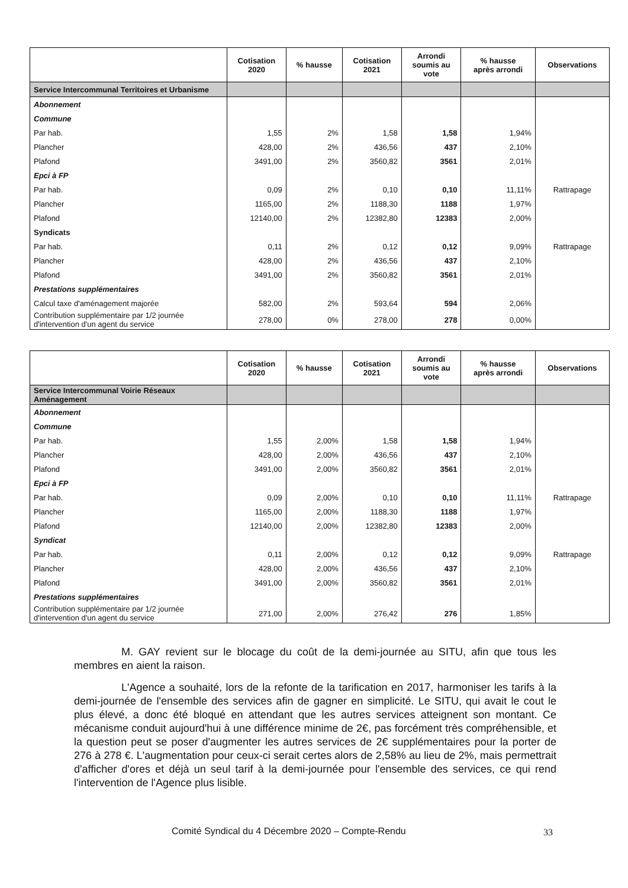| | Cotisation 2020 | % hausse | Cotisation 2021 | Arrondi soumis au vote | % hausse après arrondi | Observations |
| --- | --- | --- | --- | --- | --- | --- |
| Service Intercommunal Territoires et Urbanisme | | | | | | |
| Abonnement | | | | | | |
| Commune | | | | | | |
| Par hab. | 1,55 | 2% | 1,58 | 1,58 | 1,94% | |
| Plancher | 428,00 | 2% | 436,56 | 437 | 2,10% | |
| Plafond | 3491,00 | 2% | 3560,82 | 3561 | 2,01% | |
| Epci à FP | | | | | | |
| Par hab. | 0,09 | 2% | 0,10 | 0,10 | 11,11% | Rattrapage |
| Plancher | 1165,00 | 2% | 1188,30 | 1188 | 1,97% | |
| Plafond | 12140,00 | 2% | 12382,80 | 12383 | 2,00% | |
| Syndicats | | | | | | |
| Par hab. | 0,11 | 2% | 0,12 | 0,12 | 9,09% | Rattrapage |
| Plancher | 428,00 | 2% | 436,56 | 437 | 2,10% | |
| Plafond | 3491,00 | 2% | 3560,82 | 3561 | 2,01% | |
| Prestations supplémentaires | | | | | | |
| Calcul taxe d'aménagement majorée | 582,00 | 2% | 593,64 | 594 | 2,06% | |
| Contribution supplémentaire par 1/2 journée d'intervention d'un agent du service | 278,00 | 0% | 278,00 | 278 | 0,00% | |
| | Cotisation 2020 | % hausse | Cotisation 2021 | Arrondi soumis au vote | % hausse après arrondi | Observations |
| --- | --- | --- | --- | --- | --- | --- |
| Service Intercommunal Voirie Réseaux Aménagement | | | | | | |
| Abonnement | | | | | | |
| Commune | | | | | | |
| Par hab. | 1,55 | 2,00% | 1,58 | 1,58 | 1,94% | |
| Plancher | 428,00 | 2,00% | 436,56 | 437 | 2,10% | |
| Plafond | 3491,00 | 2,00% | 3560,82 | 3561 | 2,01% | |
| Epci à FP | | | | | | |
| Par hab. | 0,09 | 2,00% | 0,10 | 0,10 | 11,11% | Rattrapage |
| Plancher | 1165,00 | 2,00% | 1188,30 | 1188 | 1,97% | |
| Plafond | 12140,00 | 2,00% | 12382,80 | 12383 | 2,00% | |
| Syndicat | | | | | | |
| Par hab. | 0,11 | 2,00% | 0,12 | 0,12 | 9,09% | Rattrapage |
| Plancher | 428,00 | 2,00% | 436,56 | 437 | 2,10% | |
| Plafond | 3491,00 | 2,00% | 3560,82 | 3561 | 2,01% | |
| Prestations supplémentaires | | | | | | |
| Contribution supplémentaire par 1/2 journée d'intervention d'un agent du service | 271,00 | 2,00% | 276,42 | 276 | 1,85% | |
M. GAY revient sur le blocage du coût de la demi-journée au SITU, afin que tous les membres en aient la raison.
L'Agence a souhaité, lors de la refonte de la tarification en 2017, harmoniser les tarifs à la demi-journée de l'ensemble des services afin de gagner en simplicité. Le SITU, qui avait le cout le plus élevé, a donc été bloqué en attendant que les autres services atteignent son montant. Ce mécanisme conduit aujourd'hui à une différence minime de 2€, pas forcément très compréhensible, et la question peut se poser d'augmenter les autres services de 2€ supplémentaires pour la porter de 276 à 278 €. L'augmentation pour ceux-ci serait certes alors de 2,58% au lieu de 2%, mais permettrait d'afficher d'ores et déjà un seul tarif à la demi-journée pour l'ensemble des services, ce qui rend l'intervention de l'Agence plus lisible.
Comité Syndical du 4 Décembre 2020 – Compte-Rendu
33